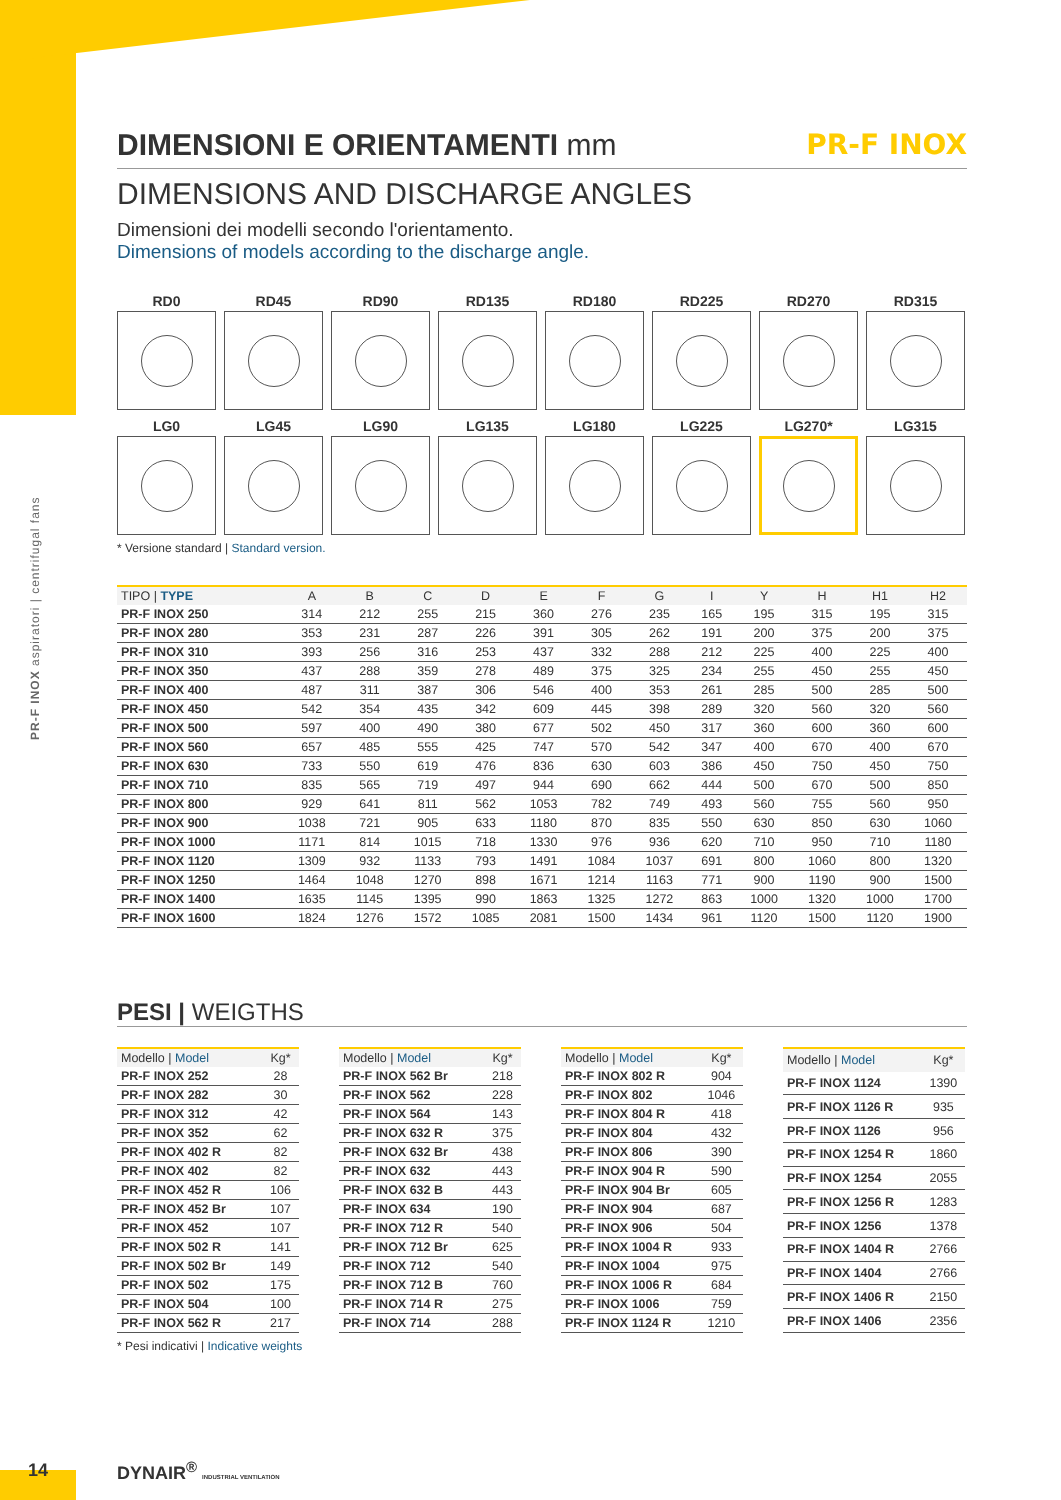PR-F INOX aspiratori | centrifugal fans
DIMENSIONI E ORIENTAMENTI mm PR-F INOX
DIMENSIONS AND DISCHARGE ANGLES
Dimensioni dei modelli secondo l'orientamento.
Dimensions of models according to the discharge angle.
RD0
RD45
RD90
RD135
RD180
RD225
RD270
RD315
LG0
LG45
LG90
LG135
LG180
LG225
LG270*
LG315
* Versione standard | Standard version.
| TIPO / TYPE | A | B | C | D | E | F | G | I | Y | H | H1 | H2 |
| --- | --- | --- | --- | --- | --- | --- | --- | --- | --- | --- | --- | --- |
| PR-F INOX 250 | 314 | 212 | 255 | 215 | 360 | 276 | 235 | 165 | 195 | 315 | 195 | 315 |
| PR-F INOX 280 | 353 | 231 | 287 | 226 | 391 | 305 | 262 | 191 | 200 | 375 | 200 | 375 |
| PR-F INOX 310 | 393 | 256 | 316 | 253 | 437 | 332 | 288 | 212 | 225 | 400 | 225 | 400 |
| PR-F INOX 350 | 437 | 288 | 359 | 278 | 489 | 375 | 325 | 234 | 255 | 450 | 255 | 450 |
| PR-F INOX 400 | 487 | 311 | 387 | 306 | 546 | 400 | 353 | 261 | 285 | 500 | 285 | 500 |
| PR-F INOX 450 | 542 | 354 | 435 | 342 | 609 | 445 | 398 | 289 | 320 | 560 | 320 | 560 |
| PR-F INOX 500 | 597 | 400 | 490 | 380 | 677 | 502 | 450 | 317 | 360 | 600 | 360 | 600 |
| PR-F INOX 560 | 657 | 485 | 555 | 425 | 747 | 570 | 542 | 347 | 400 | 670 | 400 | 670 |
| PR-F INOX 630 | 733 | 550 | 619 | 476 | 836 | 630 | 603 | 386 | 450 | 750 | 450 | 750 |
| PR-F INOX 710 | 835 | 565 | 719 | 497 | 944 | 690 | 662 | 444 | 500 | 670 | 500 | 850 |
| PR-F INOX 800 | 929 | 641 | 811 | 562 | 1053 | 782 | 749 | 493 | 560 | 755 | 560 | 950 |
| PR-F INOX 900 | 1038 | 721 | 905 | 633 | 1180 | 870 | 835 | 550 | 630 | 850 | 630 | 1060 |
| PR-F INOX 1000 | 1171 | 814 | 1015 | 718 | 1330 | 976 | 936 | 620 | 710 | 950 | 710 | 1180 |
| PR-F INOX 1120 | 1309 | 932 | 1133 | 793 | 1491 | 1084 | 1037 | 691 | 800 | 1060 | 800 | 1320 |
| PR-F INOX 1250 | 1464 | 1048 | 1270 | 898 | 1671 | 1214 | 1163 | 771 | 900 | 1190 | 900 | 1500 |
| PR-F INOX 1400 | 1635 | 1145 | 1395 | 990 | 1863 | 1325 | 1272 | 863 | 1000 | 1320 | 1000 | 1700 |
| PR-F INOX 1600 | 1824 | 1276 | 1572 | 1085 | 2081 | 1500 | 1434 | 961 | 1120 | 1500 | 1120 | 1900 |
PESI | WEIGTHS
| Modello / Model | Kg* |
| --- | --- |
| PR-F INOX 252 | 28 |
| PR-F INOX 282 | 30 |
| PR-F INOX 312 | 42 |
| PR-F INOX 352 | 62 |
| PR-F INOX 402 R | 82 |
| PR-F INOX 402 | 82 |
| PR-F INOX 452 R | 106 |
| PR-F INOX 452 Br | 107 |
| PR-F INOX 452 | 107 |
| PR-F INOX 502 R | 141 |
| PR-F INOX 502 Br | 149 |
| PR-F INOX 502 | 175 |
| PR-F INOX 504 | 100 |
| PR-F INOX 562 R | 217 |
| Modello / Model | Kg* |
| --- | --- |
| PR-F INOX 562 Br | 218 |
| PR-F INOX 562 | 228 |
| PR-F INOX 564 | 143 |
| PR-F INOX 632 R | 375 |
| PR-F INOX 632 Br | 438 |
| PR-F INOX 632 | 443 |
| PR-F INOX 632 B | 443 |
| PR-F INOX 634 | 190 |
| PR-F INOX 712 R | 540 |
| PR-F INOX 712 Br | 625 |
| PR-F INOX 712 | 540 |
| PR-F INOX 712 B | 760 |
| PR-F INOX 714 R | 275 |
| PR-F INOX 714 | 288 |
| Modello / Model | Kg* |
| --- | --- |
| PR-F INOX 802 R | 904 |
| PR-F INOX 802 | 1046 |
| PR-F INOX 804 R | 418 |
| PR-F INOX 804 | 432 |
| PR-F INOX 806 | 390 |
| PR-F INOX 904 R | 590 |
| PR-F INOX 904 Br | 605 |
| PR-F INOX 904 | 687 |
| PR-F INOX 906 | 504 |
| PR-F INOX 1004 R | 933 |
| PR-F INOX 1004 | 975 |
| PR-F INOX 1006 R | 684 |
| PR-F INOX 1006 | 759 |
| PR-F INOX 1124 R | 1210 |
| Modello / Model | Kg* |
| --- | --- |
| PR-F INOX 1124 | 1390 |
| PR-F INOX 1126 R | 935 |
| PR-F INOX 1126 | 956 |
| PR-F INOX 1254 R | 1860 |
| PR-F INOX 1254 | 2055 |
| PR-F INOX 1256 R | 1283 |
| PR-F INOX 1256 | 1378 |
| PR-F INOX 1404 R | 2766 |
| PR-F INOX 1404 | 2766 |
| PR-F INOX 1406 R | 2150 |
| PR-F INOX 1406 | 2356 |
* Pesi indicativi | Indicative weights
14 DYNAIR<sup>®</sup> INDUSTRIAL VENTILATION